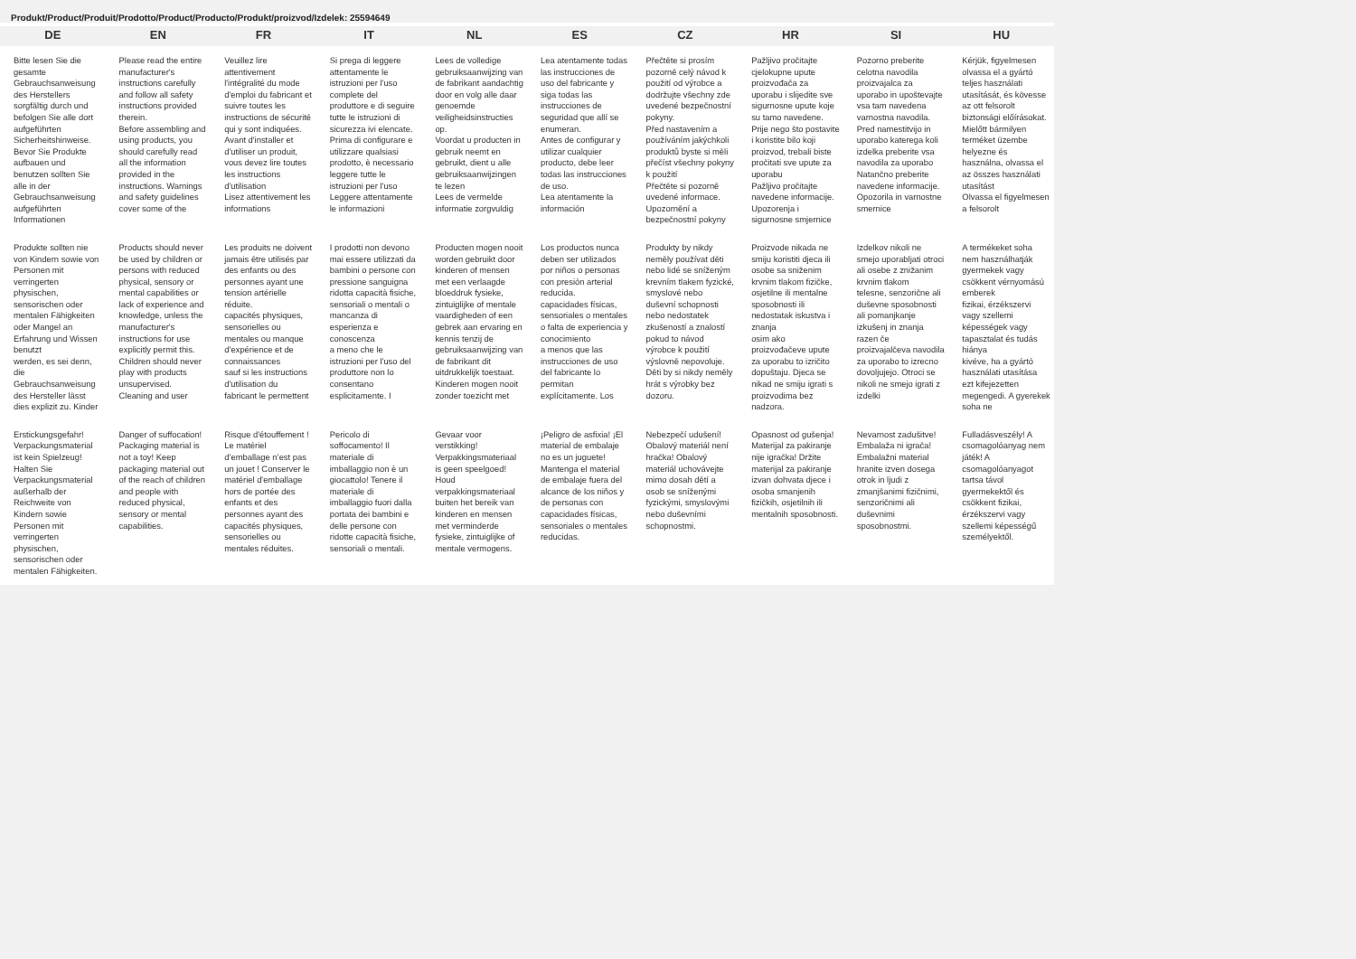Produkt/Product/Produit/Prodotto/Product/Producto/Produkt/proizvod/Izdelek: 25594649
| DE | EN | FR | IT | NL | ES | CZ | HR | SI | HU |
| --- | --- | --- | --- | --- | --- | --- | --- | --- | --- |
| Bitte lesen Sie die gesamte Gebrauchsanweisung des Herstellers sorgfältig durch und befolgen Sie alle dort aufgeführten Sicherheitshinweise. Bevor Sie Produkte aufbauen und benutzen sollten Sie alle in der Gebrauchsanweisung aufgeführten Informationen | Please read the entire manufacturer's instructions carefully and follow all safety instructions provided therein. Before assembling and using products, you should carefully read all the information provided in the instructions. Warnings and safety guidelines cover some of the | Veuillez lire attentivement l'intégralité du mode d'emploi du fabricant et suivre toutes les instructions de sécurité qui y sont indiquées. Avant d'installer et d'utiliser un produit, vous devez lire toutes les instructions d'utilisation Lisez attentivement les informations | Si prega di leggere attentamente le istruzioni per l'uso complete del produttore e di seguire tutte le istruzioni di sicurezza ivi elencate. Prima di configurare e utilizzare qualsiasi prodotto, è necessario leggere tutte le istruzioni per l'uso Leggere attentamente le informazioni | Lees de volledige gebruiksaanwijzing van de fabrikant aandachtig door en volg alle daar genoemde veiligheidsinstructies op. Voordat u producten in gebruik neemt en gebruikt, dient u alle gebruiksaanwijzingen te lezen Lees de vermelde informatie zorgvuldig | Lea atentamente todas las instrucciones de uso del fabricante y siga todas las instrucciones de seguridad que allí se enumeran. Antes de configurar y utilizar cualquier producto, debe leer todas las instrucciones de uso. Lea atentamente la información | Přečtěte si prosím pozorně celý návod k použití od výrobce a dodržujte všechny zde uvedené bezpečnostní pokyny. Před nastavením a používáním jakýchkoli produktů byste si měli přečíst všechny pokyny k použití Přečtěte si pozorně uvedené informace. Upozornění a bezpečnostní pokyny | Pažljivo pročitajte cjelokupne upute proizvođača za uporabu i slijedite sve sigurnosne upute koje su tamo navedene. Prije nego što postavite i koristite bilo koji proizvod, trebali biste pročitati sve upute za uporabu Pažljivo pročitajte navedene informacije. Upozorenja i sigurnosne smjernice | Pozorno preberite celotna navodila proizvajalca za uporabo in upoštevajte vsa tam navedena varnostna navodila. Pred namestitvijo in uporabo katerega koli izdelka preberite vsa navodila za uporabo Natančno preberite navedene informacije. Opozorila in varnostne smernice | Kérjük, figyelmesen olvassa el a gyártó teljes használati utasítását, és kövesse az ott felsorolt biztonsági előírásokat. Mielőtt bármilyen terméket üzembe helyezne és használna, olvassa el az összes használati utasítást Olvassa el figyelmesen a felsorolt |
| Produkte sollten nie von Kindern sowie von Personen mit verringerten physischen, sensorischen oder mentalen Fähigkeiten oder Mangel an Erfahrung und Wissen benutzt werden, es sei denn, die Gebrauchsanweisung des Hersteller lässt dies explizit zu. Kinder | Products should never be used by children or persons with reduced physical, sensory or mental capabilities or lack of experience and knowledge, unless the manufacturer's instructions for use explicitly permit this. Children should never play with products unsupervised. Cleaning and user | Les produits ne doivent jamais être utilisés par des enfants ou des personnes ayant une tension artérielle réduite. capacités physiques, sensorielles ou mentales ou manque d’expérience et de connaissances sauf si les instructions d'utilisation du fabricant le permettent | I prodotti non devono mai essere utilizzati da bambini o persone con pressione sanguigna ridotta capacità fisiche, sensoriali o mentali o mancanza di esperienza e conoscenza a meno che le istruzioni per l'uso del produttore non lo consentano esplicitamente. I | Producten mogen nooit worden gebruikt door kinderen of mensen met een verlaagde bloeddruk fysieke, zintuiglijke of mentale vaardigheden of een gebrek aan ervaring en kennis tenzij de gebruiksaanwijzing van de fabrikant dit uitdrukkelijk toestaat. Kinderen mogen nooit zonder toezicht met | Los productos nunca deben ser utilizados por niños o personas con presión arterial reducida. capacidades físicas, sensoriales o mentales o falta de experiencia y conocimiento a menos que las instrucciones de uso del fabricante lo permitan explícitamente. Los | Produkty by nikdy neměly používat děti nebo lidé se sníženým krevním tlakem fyzické, smyslové nebo duševní schopnosti nebo nedostatek zkušeností a znalostí pokud to návod výrobce k použití výslovně nepovoluje. Děti by si nikdy neměly hrát s výrobky bez dozoru. | Proizvode nikada ne smiju koristiti djeca ili osobe sa sniženim krvnim tlakom fizičke, osjetilne ili mentalne sposobnosti ili nedostatak iskustva i znanja osim ako proizvođačeve upute za uporabu to izričito dopuštaju. Djeca se nikad ne smiju igrati s proizvodima bez nadzora. | Izdelkov nikoli ne smejo uporabljati otroci ali osebe z znižanim krvnim tlakom telesne, senzorične ali duševne sposobnosti ali pomanjkanje izkušenj in znanja razen če proizvajalčeva navodila za uporabo to izrecno dovoljujejo. Otroci se nikoli ne smejo igrati z izdelki | A termékeket soha nem használhatják gyermekek vagy csökkent vérnyomású emberek fizikai, érzékszervi vagy szellemi képességek vagy tapasztalat és tudás hiánya kivéve, ha a gyártó használati utasítása ezt kifejezetten megengedi. A gyerekek soha ne |
| Erstickungsgefahr! Verpackungsmaterial ist kein Spielzeug! Halten Sie Verpackungsmaterial außerhalb der Reichweite von Kindern sowie Personen mit verringerten physischen, sensorischen oder mentalen Fähigkeiten. | Danger of suffocation! Packaging material is not a toy! Keep packaging material out of the reach of children and people with reduced physical, sensory or mental capabilities. | Risque d'étouffement ! Le matériel d’emballage n’est pas un jouet ! Conserver le matériel d'emballage hors de portée des enfants et des personnes ayant des capacités physiques, sensorielles ou mentales réduites. | Pericolo di soffocamento! Il materiale di imballaggio non è un giocattolo! Tenere il materiale di imballaggio fuori dalla portata dei bambini e delle persone con ridotte capacità fisiche, sensoriali o mentali. | Gevaar voor verstikking! Verpakkingsmateriaal is geen speelgoed! Houd verpakkingsmateriaal buiten het bereik van kinderen en mensen met verminderde fysieke, zintuiglijke of mentale vermogens. | ¡Peligro de asfixia! ¡El material de embalaje no es un juguete! Mantenga el material de embalaje fuera del alcance de los niños y de personas con capacidades físicas, sensoriales o mentales reducidas. | Nebezpečí udušení! Obalový materiál není hračka! Obalový materiál uchovávejte mimo dosah dětí a osob se sníženými fyzickými, smyslovými nebo duševními schopnostmi. | Opasnost od gušenja! Materijal za pakiranje nije igračka! Držite materijal za pakiranje izvan dohvata djece i osoba smanjenih fizičkih, osjetilnih ili mentalnih sposobnosti. | Nevarnost zadušitve! Embalaža ni igrača! Embalažni material hranite izven dosega otrok in ljudi z zmanjšanimi fizičnimi, senzoričnimi ali duševnimi sposobnostmi. | Fulladásveszély! A csomagolóanyag nem játék! A csomagolóanyagot tartsa távol gyermekektől és csökkent fizikai, érzékszervi vagy szellemi képességű személyektől. |